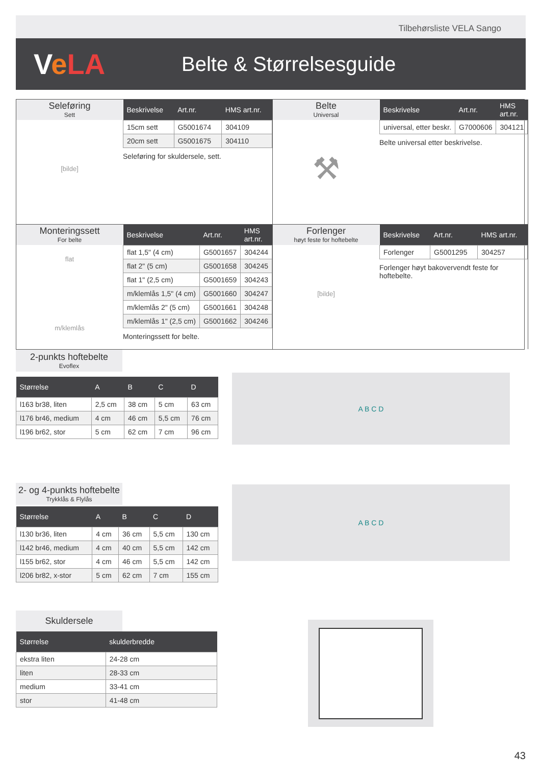Tilbehørsliste VELA Sango
VeLA
Belte & Størrelsesguide
Seleføring
Sett
[bilde]
| Beskrivelse | Art.nr. | HMS art.nr. |
| --- | --- | --- |
| 15cm sett | G5001674 | 304109 |
| 20cm sett | G5001675 | 304110 |
Seleføring for skuldersele, sett.
Belte
Universal
⚒
| Beskrivelse | Art.nr. | HMS art.nr. |
| --- | --- | --- |
| universal, etter beskr. | G7000606 | 304121 |
Belte universal etter beskrivelse.
Monteringssett
For belte
flat
m/klemlås
| Beskrivelse | Art.nr. | HMS art.nr. |
| --- | --- | --- |
| flat 1,5" (4 cm) | G5001657 | 304244 |
| flat 2" (5 cm) | G5001658 | 304245 |
| flat 1" (2,5 cm) | G5001659 | 304243 |
| m/klemlås 1,5" (4 cm) | G5001660 | 304247 |
| m/klemlås 2" (5 cm) | G5001661 | 304248 |
| m/klemlås 1" (2,5 cm) | G5001662 | 304246 |
Monteringssett for belte.
Forlenger
høyt feste for hoftebelte
[bilde]
| Beskrivelse | Art.nr. | HMS art.nr. |
| --- | --- | --- |
| Forlenger | G5001295 | 304257 |
Forlenger høyt bakovervendt feste for hoftebelte.
2-punkts hoftebelte
Evoflex
| Størrelse | A | B | C | D |
| --- | --- | --- | --- | --- |
| l163 br38, liten | 2,5 cm | 38 cm | 5 cm | 63 cm |
| l176 br46, medium | 4 cm | 46 cm | 5,5 cm | 76 cm |
| l196 br62, stor | 5 cm | 62 cm | 7 cm | 96 cm |
A B C D
2- og 4-punkts hoftebelte
Trykklås & Flylås
| Størrelse | A | B | C | D |
| --- | --- | --- | --- | --- |
| l130 br36, liten | 4 cm | 36 cm | 5,5 cm | 130 cm |
| l142 br46, medium | 4 cm | 40 cm | 5,5 cm | 142 cm |
| l155 br62, stor | 4 cm | 46 cm | 5,5 cm | 142 cm |
| l206 br82, x-stor | 5 cm | 62 cm | 7 cm | 155 cm |
A B C D
Skuldersele
| Størrelse | skulderbredde |
| --- | --- |
| ekstra liten | 24-28 cm |
| liten | 28-33 cm |
| medium | 33-41 cm |
| stor | 41-48 cm |
43